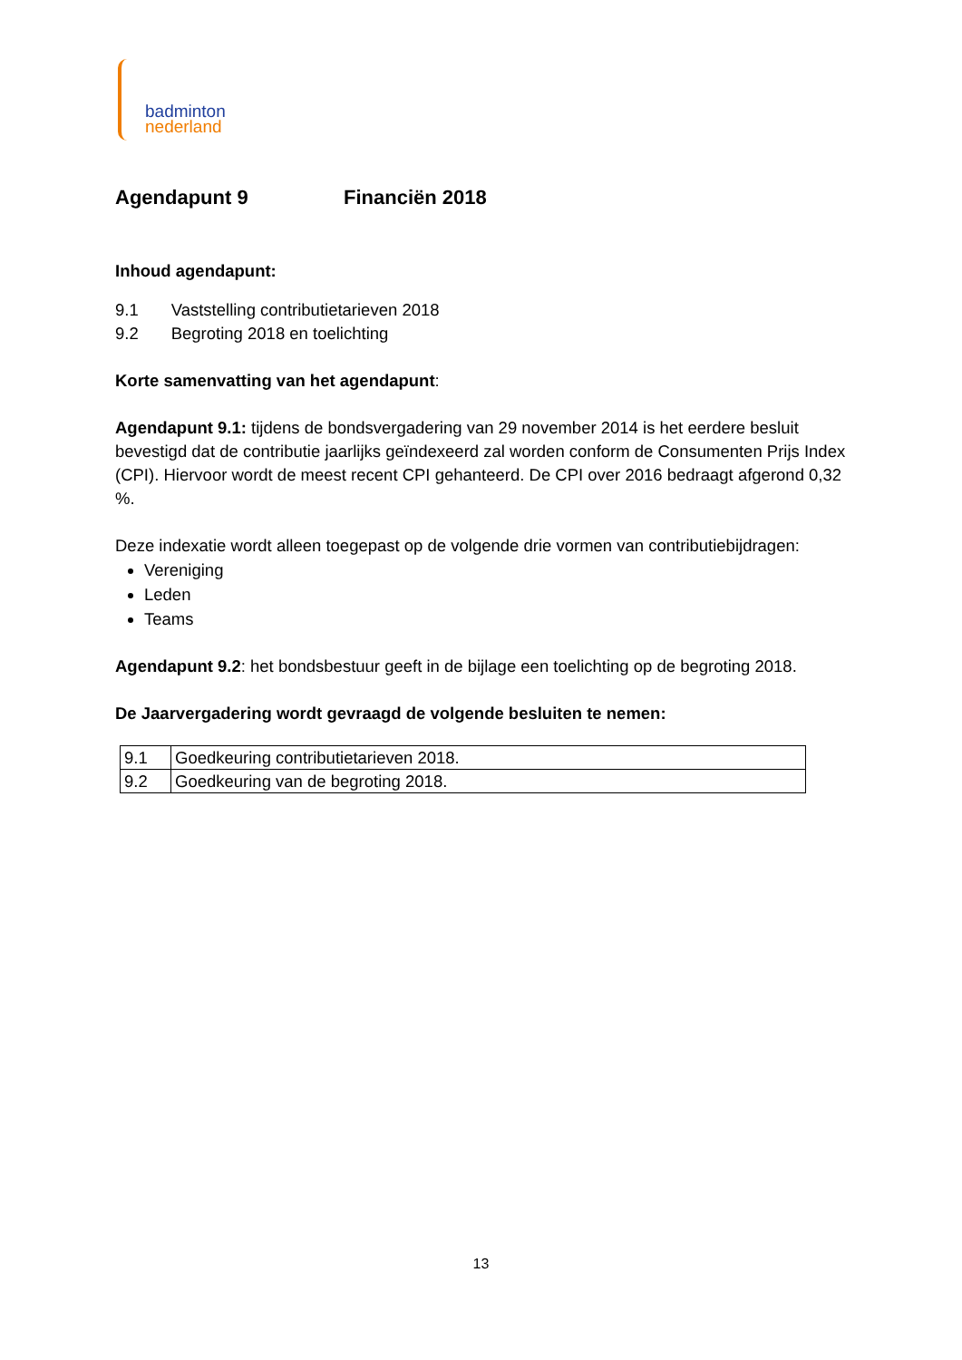badminton
nederland
Agendapunt 9 Financiën 2018
Inhoud agendapunt:
9.1 Vaststelling contributietarieven 2018
9.2 Begroting 2018 en toelichting
Korte samenvatting van het agendapunt:
Agendapunt 9.1: tijdens de bondsvergadering van 29 november 2014 is het eerdere besluit bevestigd dat de contributie jaarlijks geïndexeerd zal worden conform de Consumenten Prijs Index (CPI). Hiervoor wordt de meest recent CPI gehanteerd. De CPI over 2016 bedraagt afgerond 0,32 %.
Deze indexatie wordt alleen toegepast op de volgende drie vormen van contributiebijdragen:
Vereniging
Leden
Teams
Agendapunt 9.2: het bondsbestuur geeft in de bijlage een toelichting op de begroting 2018.
De Jaarvergadering wordt gevraagd de volgende besluiten te nemen:
| 9.1 | Goedkeuring contributietarieven 2018. |
| 9.2 | Goedkeuring van de begroting 2018. |
13